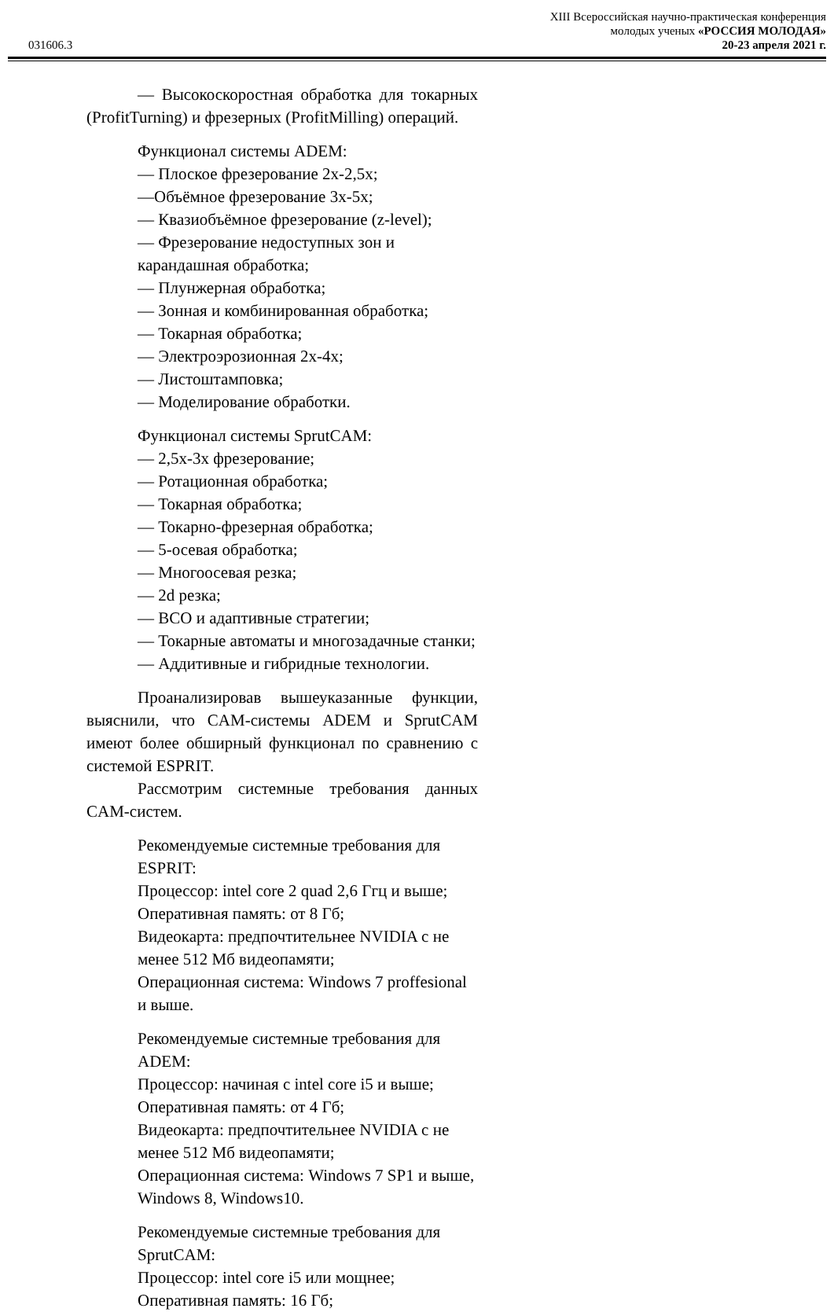XIII Всероссийская научно-практическая конференция
молодых ученых «РОССИЯ МОЛОДАЯ»
031606.3 20-23 апреля 2021 г.
— Высокоскоростная обработка для токарных (ProfitTurning) и фрезерных (ProfitMilling) операций.
Функционал системы ADEM:
— Плоское фрезерование 2x-2,5x;
—Объёмное фрезерование 3x-5x;
— Квазиобъёмное фрезерование (z-level);
— Фрезерование недоступных зон и карандашная обработка;
— Плунжерная обработка;
— Зонная и комбинированная обработка;
— Токарная обработка;
— Электроэрозионная 2x-4x;
— Листоштамповка;
— Моделирование обработки.
Функционал системы SprutCAM:
— 2,5x-3x фрезерование;
— Ротационная обработка;
— Токарная обработка;
— Токарно-фрезерная обработка;
— 5-осевая обработка;
— Многоосевая резка;
— 2d резка;
— ВСО и адаптивные стратегии;
— Токарные автоматы и многозадачные станки;
— Аддитивные и гибридные технологии.
Проанализировав вышеуказанные функции, выяснили, что CAM-системы ADEM и SprutCAM имеют более обширный функционал по сравнению с системой ESPRIT.
Рассмотрим системные требования данных CAM-систем.
Рекомендуемые системные требования для ESPRIT:
Процессор: intel core 2 quad 2,6 Ггц и выше;
Оперативная память: от 8 Гб;
Видеокарта: предпочтительнее NVIDIA с не менее 512 Мб видеопамяти;
Операционная система: Windows 7 proffesional и выше.
Рекомендуемые системные требования для ADEM:
Процессор: начиная с intel core i5 и выше;
Оперативная память: от 4 Гб;
Видеокарта: предпочтительнее NVIDIA с не менее 512 Мб видеопамяти;
Операционная система: Windows 7 SP1 и выше, Windows 8, Windows10.
Рекомендуемые системные требования для SprutCAM:
Процессор: intel core i5 или мощнее;
Оперативная память: 16 Гб;